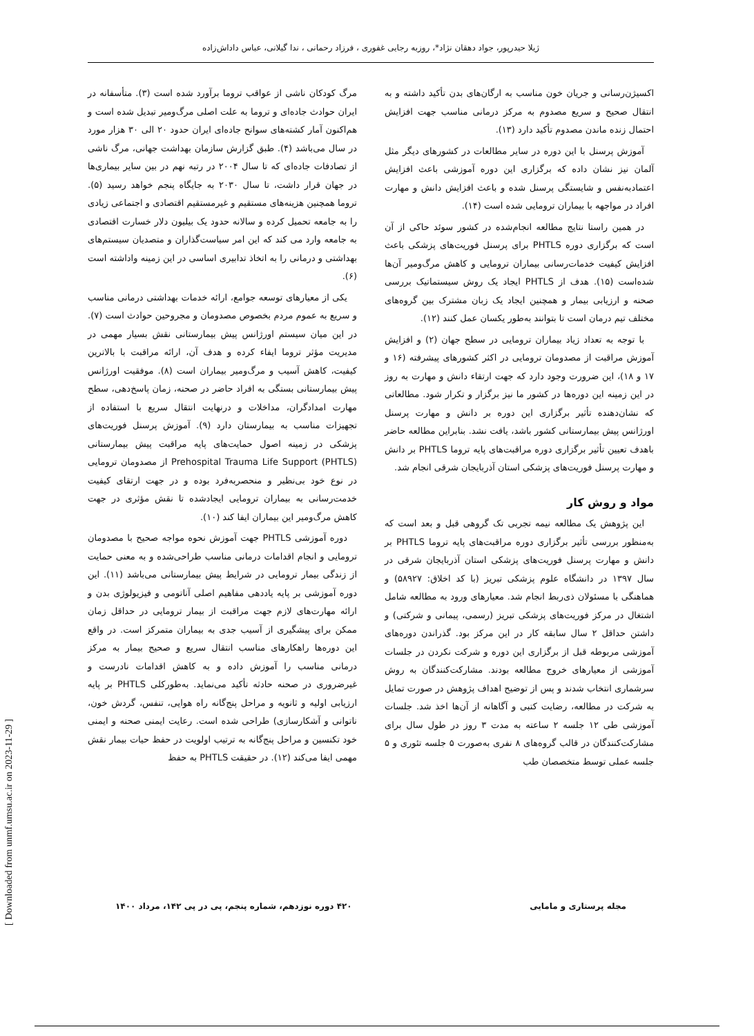ژیلا حیدرپور، جواد دهقان نژاد*، روزبه رجایی غفوری ، فرزاد رحمانی ، ندا گیلانی، عباس داداش‌زاده
مرگ کودکان ناشی از عواقب تروما برآورد شده است (۳). متأسفانه در ایران حوادث جاده‌ای و تروما به علت اصلی مرگ‌ومیر تبدیل شده است و هم‌اکنون آمار کشته‌های سوانح جاده‌ای ایران حدود ۲۰ الی ۳۰ هزار مورد در سال می‌باشد (۴). طبق گزارش سازمان بهداشت جهانی، مرگ ناشی از تصادفات جاده‌ای که تا سال ۲۰۰۴ در رتبه نهم در بین سایر بیماری‌ها در جهان قرار داشت، تا سال ۲۰۳۰ به جایگاه پنجم خواهد رسید (۵). تروما همچنین هزینه‌های مستقیم و غیرمستقیم اقتصادی و اجتماعی زیادی را به جامعه تحمیل کرده و سالانه حدود یک بیلیون دلار خسارت اقتصادی به جامعه وارد می کند که این امر سیاست‌گذاران و متصدیان سیستم‌های بهداشتی و درمانی را به اتخاذ تدابیری اساسی در این زمینه واداشته است (۶).
یکی از معیارهای توسعه جوامع، ارائه خدمات بهداشتی درمانی مناسب و سریع به عموم مردم بخصوص مصدومان و مجروحین حوادث است (۷). در این میان سیستم اورژانس پیش بیمارستانی نقش بسیار مهمی در مدیریت مؤثر تروما ایفاء کرده و هدف آن، ارائه مراقبت با بالاترین کیفیت، کاهش آسیب و مرگ‌ومیر بیماران است (۸). موفقیت اورژانس پیش بیمارستانی بستگی به افراد حاضر در صحنه، زمان پاسخ‌دهی، سطح مهارت امدادگران، مداخلات و درنهایت انتقال سریع با استفاده از تجهیزات مناسب به بیمارستان دارد (۹). آموزش پرسنل فوریت‌های پزشکی در زمینه اصول حمایت‌های پایه مراقبت پیش بیمارستانی (PHTLS) Prehospital Trauma Life Support از مصدومان ترومایی در نوع خود بی‌نظیر و منحصربه‌فرد بوده و در جهت ارتقای کیفیت خدمت‌رسانی به بیماران ترومایی ایجادشده تا نقش مؤثری در جهت کاهش مرگ‌ومیر این بیماران ایفا کند (۱۰).
دوره آموزشی PHTLS جهت آموزش نحوه مواجه صحیح با مصدومان ترومایی و انجام اقدامات درمانی مناسب طراحی‌شده و به معنی حمایت از زندگی بیمار ترومایی در شرایط پیش بیمارستانی می‌باشد (۱۱). این دوره آموزشی بر پایه یاددهی مفاهیم اصلی آناتومی و فیزیولوژی بدن و ارائه مهارت‌های لازم جهت مراقبت از بیمار ترومایی در حداقل زمان ممکن برای پیشگیری از آسیب جدی به بیماران متمرکز است. در واقع این دوره‌ها راهکارهای مناسب انتقال سریع و صحیح بیمار به مرکز درمانی مناسب را آموزش داده و به کاهش اقدامات نادرست و غیرضروری در صحنه حادثه تأکید می‌نماید. به‌طورکلی PHTLS بر پایه ارزیابی اولیه و ثانویه و مراحل پنج‌گانه راه هوایی، تنفس، گردش خون، ناتوانی و آشکارسازی) طراحی شده است. رعایت ایمنی صحنه و ایمنی خود تکنسین و مراحل پنج‌گانه به ترتیب اولویت در حفظ حیات بیمار نقش مهمی ایفا می‌کند (۱۲). در حقیقت PHTLS به حفظ
اکسیژن‌رسانی و جریان خون مناسب به ارگان‌های بدن تأکید داشته و به انتقال صحیح و سریع مصدوم به مرکز درمانی مناسب جهت افزایش احتمال زنده ماندن مصدوم تأکید دارد (۱۳).
آموزش پرسنل با این دوره در سایر مطالعات در کشورهای دیگر مثل آلمان نیز نشان داده که برگزاری این دوره آموزشی باعث افزایش اعتمادبه‌نفس و شایستگی پرسنل شده و باعث افزایش دانش و مهارت افراد در مواجهه با بیماران ترومایی شده است (۱۴).
در همین راستا نتایج مطالعه انجام‌شده در کشور سوئد حاکی از آن است که برگزاری دوره PHTLS برای پرسنل فوریت‌های پزشکی باعث افزایش کیفیت خدمات‌رسانی بیماران ترومایی و کاهش مرگ‌ومیر آن‌ها شده‌است (۱۵). هدف از PHTLS ایجاد یک روش سیستماتیک بررسی صحنه و ارزیابی بیمار و همچنین ایجاد یک زبان مشترک بین گروه‌های مختلف تیم درمان است تا بتوانند به‌طور یکسان عمل کنند (۱۲).
با توجه به تعداد زیاد بیماران ترومایی در سطح جهان (۲) و افزایش آموزش مراقبت از مصدومان ترومایی در اکثر کشورهای پیشرفته (۱۶ و ۱۷ و ۱۸)، این ضرورت وجود دارد که جهت ارتقاء دانش و مهارت به روز در این زمینه این دوره‌ها در کشور ما نیز برگزار و تکرار شود. مطالعاتی که نشان‌دهنده تأثیر برگزاری این دوره بر دانش و مهارت پرسنل اورژانس پیش بیمارستانی کشور باشد، یافت نشد. بنابراین مطالعه حاضر باهدف تعیین تأثیر برگزاری دوره مراقبت‌های پایه تروما PHTLS بر دانش و مهارت پرسنل فوریت‌های پزشکی استان آذربایجان شرقی انجام شد.
مواد و روش کار
این پژوهش یک مطالعه نیمه تجربی تک گروهی قبل و بعد است که به‌منظور بررسی تأثیر برگزاری دوره مراقبت‌های پایه تروما PHTLS بر دانش و مهارت پرسنل فوریت‌های پزشکی استان آذربایجان شرقی در سال ۱۳۹۷ در دانشگاه علوم پزشکی تبریز (با کد اخلاق: ۵۸۹۲۷) و هماهنگی با مسئولان ذی‌ربط انجام شد. معیارهای ورود به مطالعه شامل اشتغال در مرکز فوریت‌های پزشکی تبریز (رسمی، پیمانی و شرکتی) و داشتن حداقل ۲ سال سابقه کار در این مرکز بود. گذراندن دوره‌های آموزشی مربوطه قبل از برگزاری این دوره و شرکت نکردن در جلسات آموزشی از معیارهای خروج مطالعه بودند. مشارکت‌کنندگان به روش سرشماری انتخاب شدند و پس از توضیح اهداف پژوهش در صورت تمایل به شرکت در مطالعه، رضایت کتبی و آگاهانه از آن‌ها اخذ شد. جلسات آموزشی طی ۱۲ جلسه ۲ ساعته به مدت ۳ روز در طول سال برای مشارکت‌کنندگان در قالب گروه‌های ۸ نفری به‌صورت ۵ جلسه تئوری و ۵ جلسه عملی توسط متخصصان طب
۴۲۰ دوره نوزدهم، شماره پنجم، پی در پی ۱۴۲، مرداد ۱۴۰۰ مجله پرستاری و مامایی
[ Downloaded from unmf.umsu.ac.ir on 2023-11-29 ]